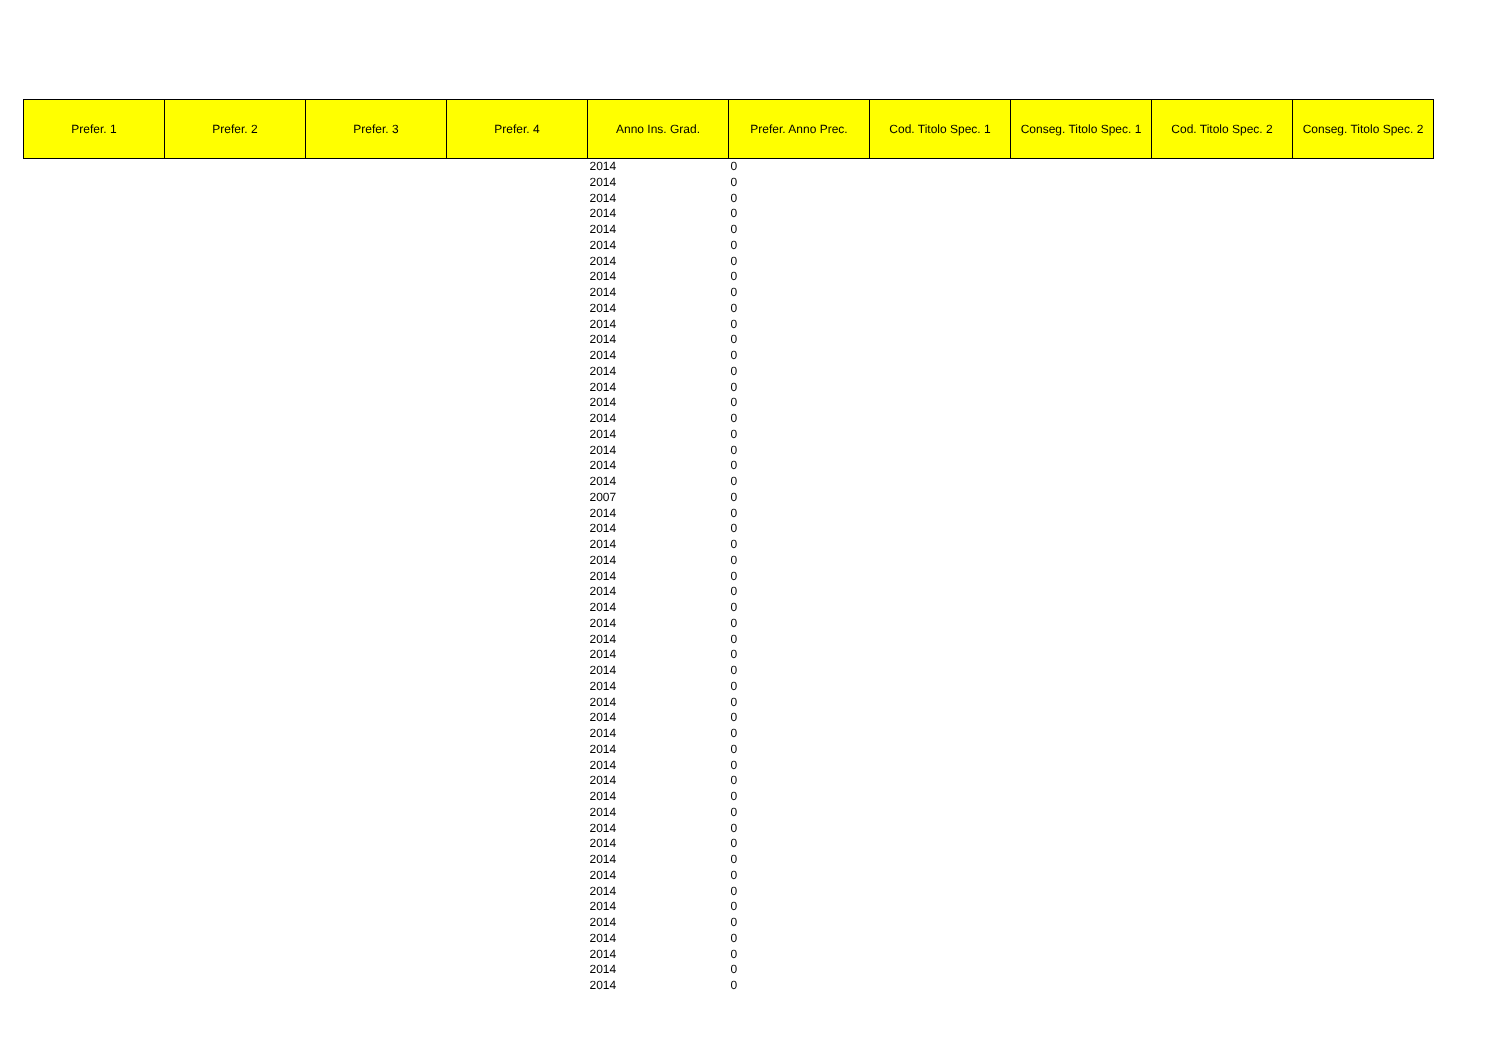| Prefer. 1 | Prefer. 2 | Prefer. 3 | Prefer. 4 | Anno Ins. Grad. | Prefer. Anno Prec. | Cod. Titolo Spec. 1 | Conseg. Titolo Spec. 1 | Cod. Titolo Spec. 2 | Conseg. Titolo Spec. 2 |
| --- | --- | --- | --- | --- | --- | --- | --- | --- | --- |
| | | | | 2014 | 0 | | | | |
| | | | | 2014 | 0 | | | | |
| | | | | 2014 | 0 | | | | |
| | | | | 2014 | 0 | | | | |
| | | | | 2014 | 0 | | | | |
| | | | | 2014 | 0 | | | | |
| | | | | 2014 | 0 | | | | |
| | | | | 2014 | 0 | | | | |
| | | | | 2014 | 0 | | | | |
| | | | | 2014 | 0 | | | | |
| | | | | 2014 | 0 | | | | |
| | | | | 2014 | 0 | | | | |
| | | | | 2014 | 0 | | | | |
| | | | | 2014 | 0 | | | | |
| | | | | 2014 | 0 | | | | |
| | | | | 2014 | 0 | | | | |
| | | | | 2014 | 0 | | | | |
| | | | | 2014 | 0 | | | | |
| | | | | 2014 | 0 | | | | |
| | | | | 2014 | 0 | | | | |
| | | | | 2014 | 0 | | | | |
| | | | | 2007 | 0 | | | | |
| | | | | 2014 | 0 | | | | |
| | | | | 2014 | 0 | | | | |
| | | | | 2014 | 0 | | | | |
| | | | | 2014 | 0 | | | | |
| | | | | 2014 | 0 | | | | |
| | | | | 2014 | 0 | | | | |
| | | | | 2014 | 0 | | | | |
| | | | | 2014 | 0 | | | | |
| | | | | 2014 | 0 | | | | |
| | | | | 2014 | 0 | | | | |
| | | | | 2014 | 0 | | | | |
| | | | | 2014 | 0 | | | | |
| | | | | 2014 | 0 | | | | |
| | | | | 2014 | 0 | | | | |
| | | | | 2014 | 0 | | | | |
| | | | | 2014 | 0 | | | | |
| | | | | 2014 | 0 | | | | |
| | | | | 2014 | 0 | | | | |
| | | | | 2014 | 0 | | | | |
| | | | | 2014 | 0 | | | | |
| | | | | 2014 | 0 | | | | |
| | | | | 2014 | 0 | | | | |
| | | | | 2014 | 0 | | | | |
| | | | | 2014 | 0 | | | | |
| | | | | 2014 | 0 | | | | |
| | | | | 2014 | 0 | | | | |
| | | | | 2014 | 0 | | | | |
| | | | | 2014 | 0 | | | | |
| | | | | 2014 | 0 | | | | |
| | | | | 2014 | 0 | | | | |
| | | | | 2014 | 0 | | | | |